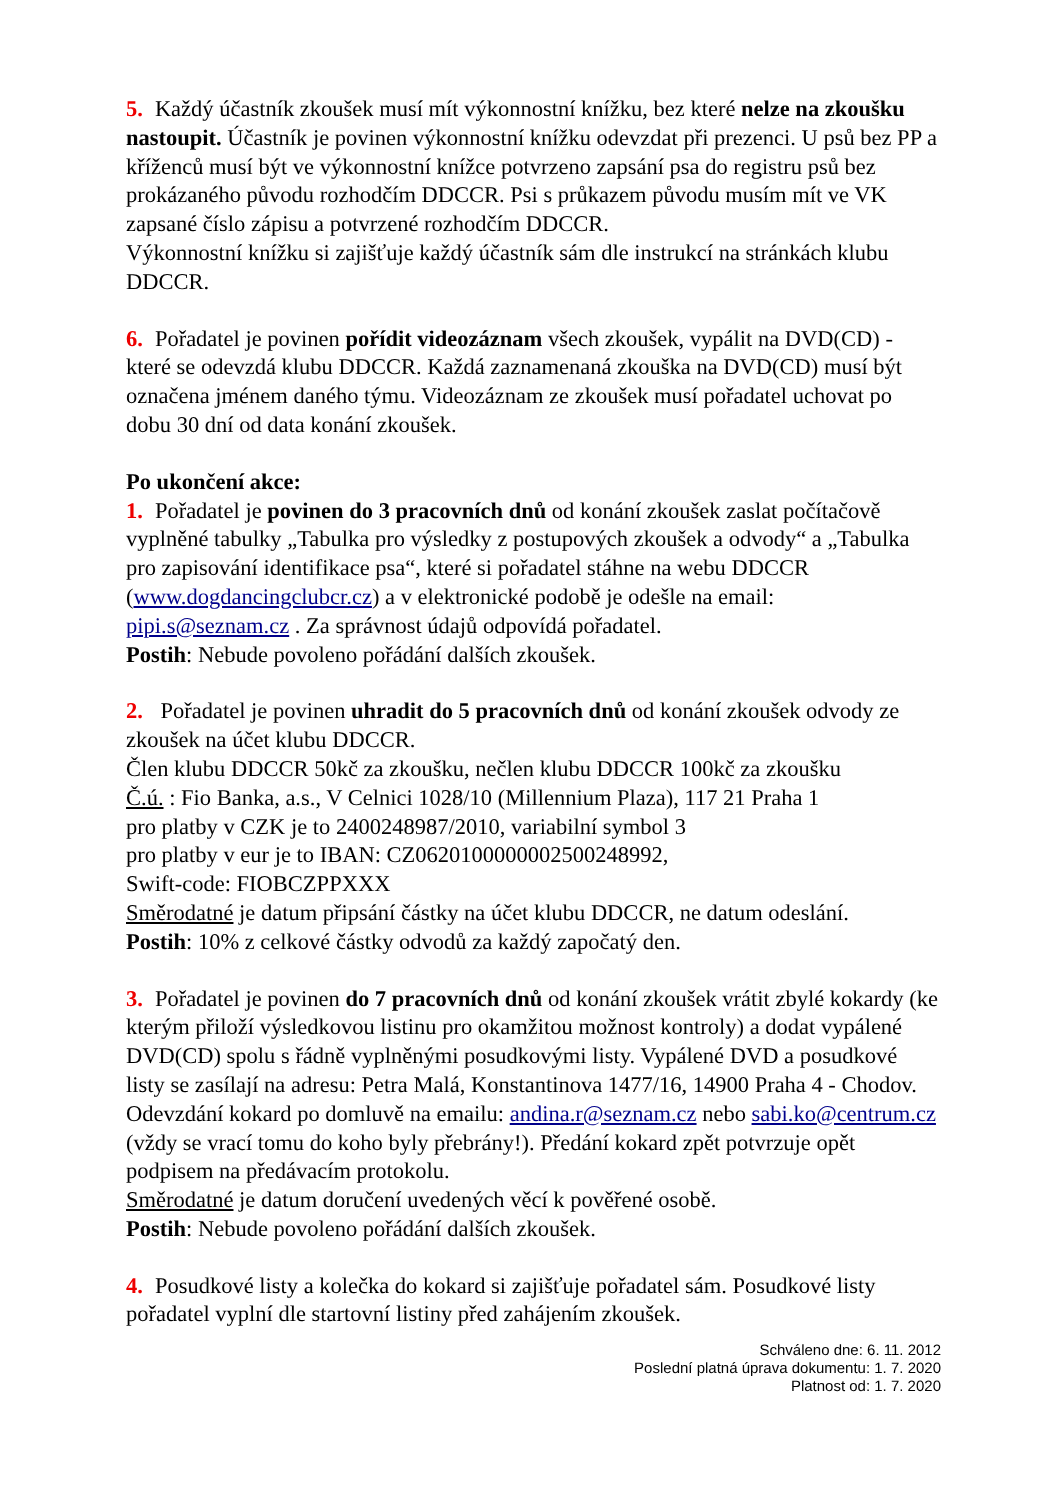5. Každý účastník zkoušek musí mít výkonnostní knížku, bez které nelze na zkoušku nastoupit. Účastník je povinen výkonnostní knížku odevzdat při prezenci. U psů bez PP a kříženců musí být ve výkonnostní knížce potvrzeno zapsání psa do registru psů bez prokázaného původu rozhodčím DDCCR. Psi s průkazem původu musím mít ve VK zapsané číslo zápisu a potvrzené rozhodčím DDCCR.
Výkonnostní knížku si zajišťuje každý účastník sám dle instrukcí na stránkách klubu DDCCR.
6. Pořadatel je povinen pořídit videozáznam všech zkoušek, vypálit na DVD(CD) - které se odevzdá klubu DDCCR. Každá zaznamenaná zkouška na DVD(CD) musí být označena jménem daného týmu. Videozáznam ze zkoušek musí pořadatel uchovat po dobu 30 dní od data konání zkoušek.
Po ukončení akce:
1. Pořadatel je povinen do 3 pracovních dnů od konání zkoušek zaslat počítačově vyplněné tabulky „Tabulka pro výsledky z postupových zkoušek a odvody“ a „Tabulka pro zapisování identifikace psa“, které si pořadatel stáhne na webu DDCCR (www.dogdancingclubcr.cz) a v elektronické podobě je odešle na email: pipi.s@seznam.cz . Za správnost údajů odpovídá pořadatel.
Postih: Nebude povoleno pořádání dalších zkoušek.
2. Pořadatel je povinen uhradit do 5 pracovních dnů od konání zkoušek odvody ze zkoušek na účet klubu DDCCR.
Člen klubu DDCCR 50kč za zkoušku, nečlen klubu DDCCR 100kč za zkoušku
Č.ú. : Fio Banka, a.s., V Celnici 1028/10 (Millennium Plaza), 117 21 Praha 1
pro platby v CZK je to 2400248987/2010, variabilní symbol 3
pro platby v eur je to IBAN: CZ0620100000002500248992,
Swift-code: FIOBCZPPXXX
Směrodatné je datum připsání částky na účet klubu DDCCR, ne datum odeslání.
Postih: 10% z celkové částky odvodů za každý započatý den.
3. Pořadatel je povinen do 7 pracovních dnů od konání zkoušek vrátit zbylé kokardy (ke kterým přiloží výsledkovou listinu pro okamžitou možnost kontroly) a dodat vypálené DVD(CD) spolu s řádně vyplněnými posudkovými listy. Vypálené DVD a posudkové listy se zasílají na adresu: Petra Malá, Konstantinova 1477/16, 14900 Praha 4 - Chodov. Odevzdání kokard po domluvě na emailu: andina.r@seznam.cz nebo sabi.ko@centrum.cz (vždy se vrací tomu do koho byly přebrány!). Předání kokard zpět potvrzuje opět podpisem na předávacím protokolu.
Směrodatné je datum doručení uvedených věcí k pověřené osobě.
Postih: Nebude povoleno pořádání dalších zkoušek.
4. Posudkové listy a kolečka do kokard si zajišťuje pořadatel sám. Posudkové listy pořadatel vyplní dle startovní listiny před zahájením zkoušek.
Schváleno dne: 6. 11. 2012
Poslední platná úprava dokumentu: 1. 7. 2020
Platnost od: 1. 7. 2020